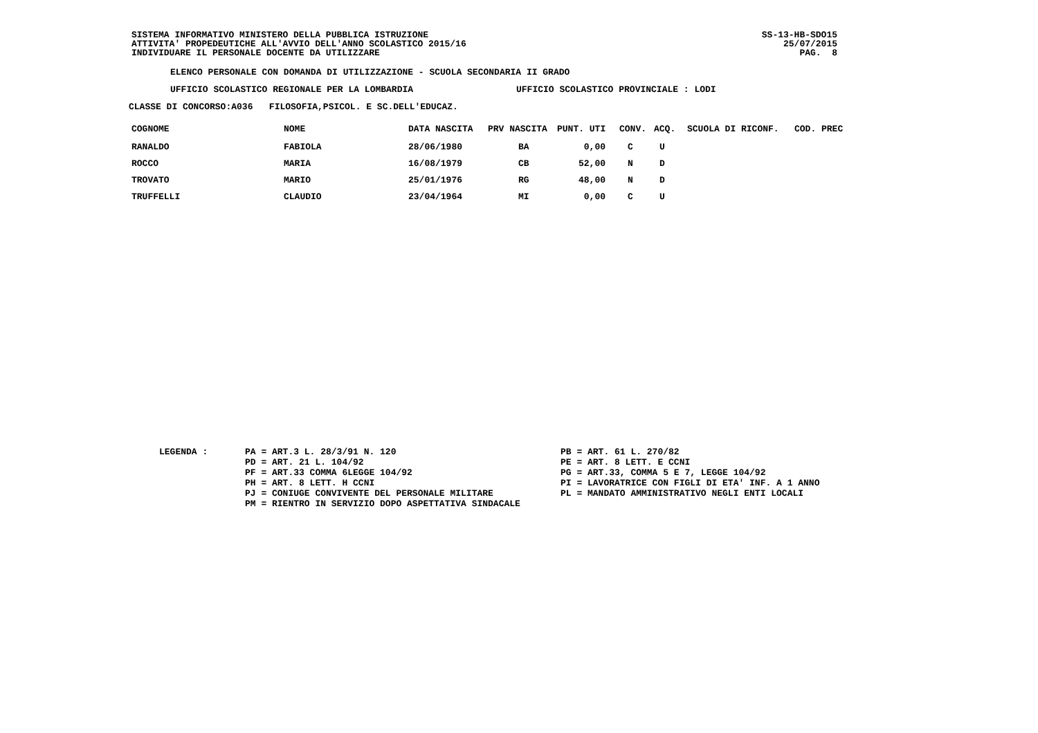SISTEMA INFORMATIVO MINISTERO DELLA PUBBLICA ISTRUZIONE
ATTIVITA' PROPEDEUTICHE ALL'AVVIO DELL'ANNO SCOLASTICO 2015/16
INDIVIDUARE IL PERSONALE DOCENTE DA UTILIZZARE
SS-13-HB-SDO15
25/07/2015
PAG. 8
ELENCO PERSONALE CON DOMANDA DI UTILIZZAZIONE - SCUOLA SECONDARIA II GRADO
UFFICIO SCOLASTICO REGIONALE PER LA LOMBARDIA UFFICIO SCOLASTICO PROVINCIALE : LODI
CLASSE DI CONCORSO:A036 FILOSOFIA,PSICOL. E SC.DELL'EDUCAZ.
| COGNOME | NOME | DATA NASCITA | PRV NASCITA | PUNT. UTI | CONV. | ACQ. | SCUOLA DI RICONF. | COD. PREC |
| --- | --- | --- | --- | --- | --- | --- | --- | --- |
| RANALDO | FABIOLA | 28/06/1980 | BA | 0,00 | C | U | | |
| ROCCO | MARIA | 16/08/1979 | CB | 52,00 | N | D | | |
| TROVATO | MARIO | 25/01/1976 | RG | 48,00 | N | D | | |
| TRUFFELLI | CLAUDIO | 23/04/1964 | MI | 0,00 | C | U | | |
LEGENDA : PA = ART.3 L. 28/3/91 N. 120
PD = ART. 21 L. 104/92
PF = ART.33 COMMA 6LEGGE 104/92
PH = ART. 8 LETT. H CCNI
PJ = CONIUGE CONVIVENTE DEL PERSONALE MILITARE
PM = RIENTRO IN SERVIZIO DOPO ASPETTATIVA SINDACALE
PB = ART. 61 L. 270/82
PE = ART. 8 LETT. E CCNI
PG = ART.33, COMMA 5 E 7, LEGGE 104/92
PI = LAVORATRICE CON FIGLI DI ETA' INF. A 1 ANNO
PL = MANDATO AMMINISTRATIVO NEGLI ENTI LOCALI